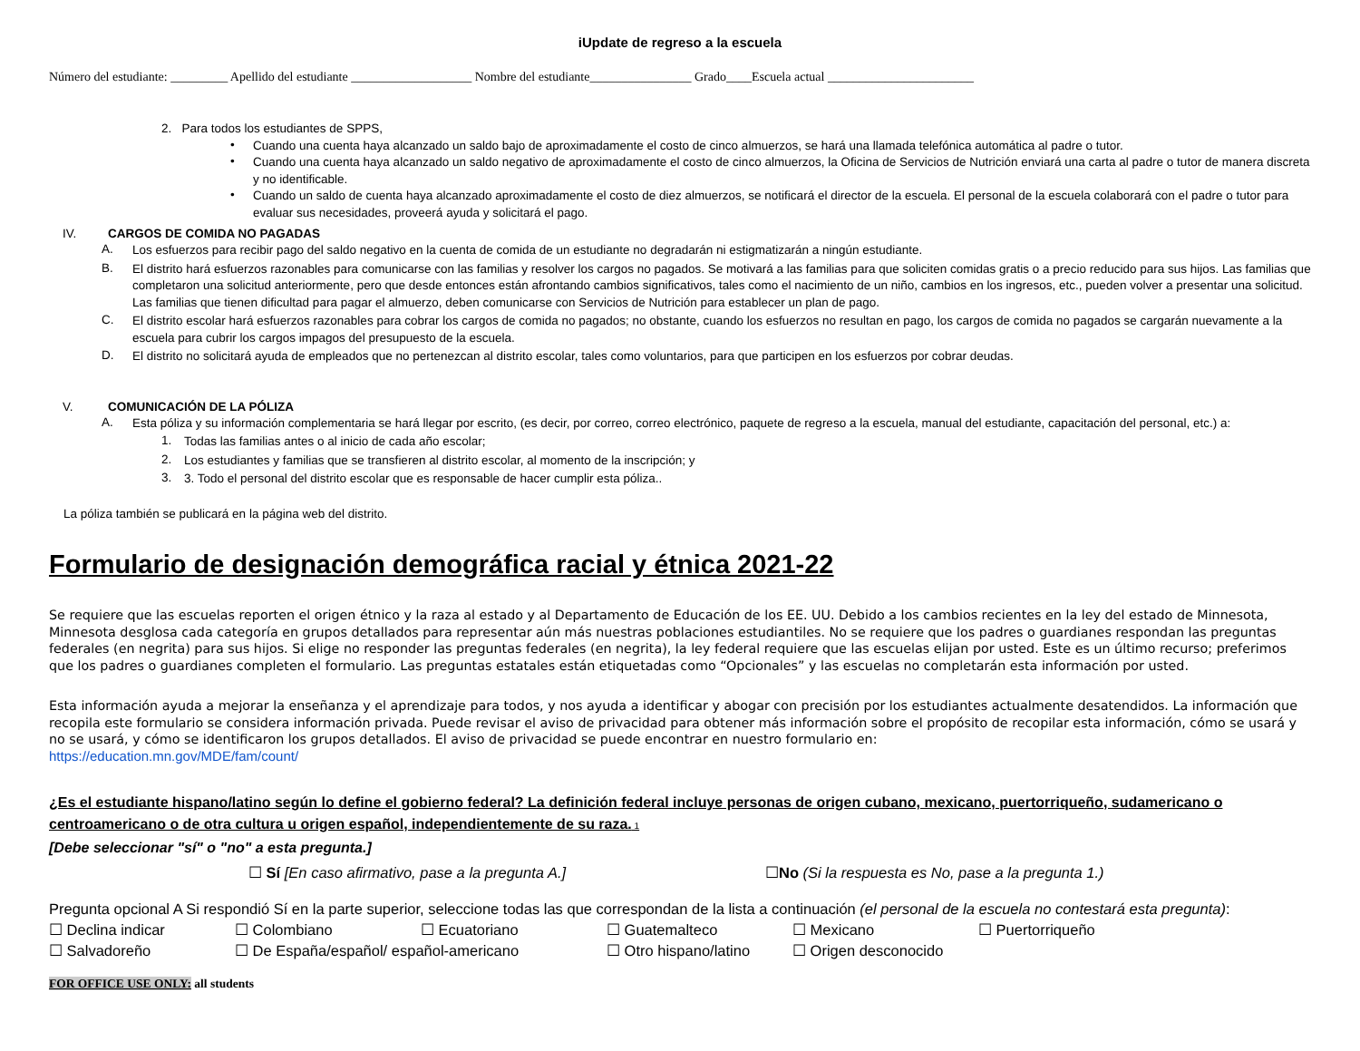iUpdate de regreso a la escuela
Número del estudiante: _________ Apellido del estudiante ___________________ Nombre del estudiante________________ Grado____Escuela actual _______________________
2. Para todos los estudiantes de SPPS,
•
Cuando una cuenta haya alcanzado un saldo bajo de aproximadamente el costo de cinco almuerzos, se hará una llamada telefónica automática al padre o tutor.
•
Cuando una cuenta haya alcanzado un saldo negativo de aproximadamente el costo de cinco almuerzos, la Oficina de Servicios de Nutrición enviará una carta al padre o tutor de manera discreta y no identificable.
•
Cuando un saldo de cuenta haya alcanzado aproximadamente el costo de diez almuerzos, se notificará el director de la escuela. El personal de la escuela colaborará con el padre o tutor para evaluar sus necesidades, proveerá ayuda y solicitará el pago.
IV. CARGOS DE COMIDA NO PAGADAS
A.
Los esfuerzos para recibir pago del saldo negativo en la cuenta de comida de un estudiante no degradarán ni estigmatizarán a ningún estudiante.
B.
El distrito hará esfuerzos razonables para comunicarse con las familias y resolver los cargos no pagados. Se motivará a las familias para que soliciten comidas gratis o a precio reducido para sus hijos. Las familias que completaron una solicitud anteriormente, pero que desde entonces están afrontando cambios significativos, tales como el nacimiento de un niño, cambios en los ingresos, etc., pueden volver a presentar una solicitud. Las familias que tienen dificultad para pagar el almuerzo, deben comunicarse con Servicios de Nutrición para establecer un plan de pago.
C.
El distrito escolar hará esfuerzos razonables para cobrar los cargos de comida no pagados; no obstante, cuando los esfuerzos no resultan en pago, los cargos de comida no pagados se cargarán nuevamente a la escuela para cubrir los cargos impagos del presupuesto de la escuela.
D.
El distrito no solicitará ayuda de empleados que no pertenezcan al distrito escolar, tales como voluntarios, para que participen en los esfuerzos por cobrar deudas.
V. COMUNICACIÓN DE LA PÓLIZA
A.
Esta póliza y su información complementaria se hará llegar por escrito, (es decir, por correo, correo electrónico, paquete de regreso a la escuela, manual del estudiante, capacitación del personal, etc.) a:
1.
Todas las familias antes o al inicio de cada año escolar;
2.
Los estudiantes y familias que se transfieren al distrito escolar, al momento de la inscripción; y
3.
3. Todo el personal del distrito escolar que es responsable de hacer cumplir esta póliza..
La póliza también se publicará en la página web del distrito.
Formulario de designación demográfica racial y étnica 2021-22
Se requiere que las escuelas reporten el origen étnico y la raza al estado y al Departamento de Educación de los EE. UU. Debido a los cambios recientes en la ley del estado de Minnesota, Minnesota desglosa cada categoría en grupos detallados para representar aún más nuestras poblaciones estudiantiles. No se requiere que los padres o guardianes respondan las preguntas federales (en negrita) para sus hijos. Si elige no responder las preguntas federales (en negrita), la ley federal requiere que las escuelas elijan por usted. Este es un último recurso; preferimos que los padres o guardianes completen el formulario. Las preguntas estatales están etiquetadas como “Opcionales” y las escuelas no completarán esta información por usted.
Esta información ayuda a mejorar la enseñanza y el aprendizaje para todos, y nos ayuda a identificar y abogar con precisión por los estudiantes actualmente desatendidos. La información que recopila este formulario se considera información privada. Puede revisar el aviso de privacidad para obtener más información sobre el propósito de recopilar esta información, cómo se usará y no se usará, y cómo se identificaron los grupos detallados. El aviso de privacidad se puede encontrar en nuestro formulario en:
https://education.mn.gov/MDE/fam/count/
¿Es el estudiante hispano/latino según lo define el gobierno federal? La definición federal incluye personas de origen cubano, mexicano, puertorriqueño, sudamericano o centroamericano o de otra cultura u origen español, independientemente de su raza. 1
[Debe seleccionar "sí" o "no" a esta pregunta.]
☐ Sí [En caso afirmativo, pase a la pregunta A.] ☐No (Si la respuesta es No, pase a la pregunta 1.)
Pregunta opcional A Si respondió Sí en la parte superior, seleccione todas las que correspondan de la lista a continuación (el personal de la escuela no contestará esta pregunta):
☐ Declina indicar ☐ Colombiano ☐ Ecuatoriano ☐ Guatemalteco ☐ Mexicano ☐ Puertorriqueño ☐ Salvadoreño ☐ De España/español/ español-americano ☐ Otro hispano/latino ☐ Origen desconocido
FOR OFFICE USE ONLY: all students